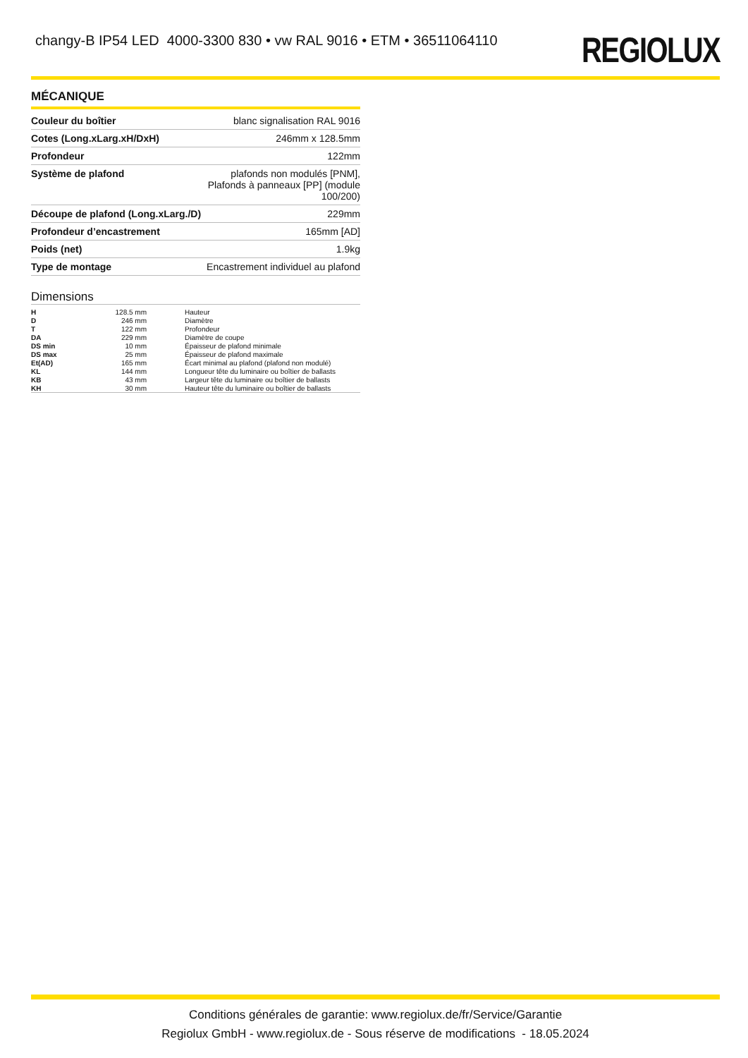changy-B IP54 LED 4000-3300 830 • vw RAL 9016 • ETM • 36511064110
REGIOLUX
MÉCANIQUE
| Couleur du boîtier | blanc signalisation RAL 9016 |
| Cotes (Long.xLarg.xH/DxH) | 246mm x 128.5mm |
| Profondeur | 122mm |
| Système de plafond | plafonds non modulés [PNM], Plafonds à panneaux [PP] (module 100/200) |
| Découpe de plafond (Long.xLarg./D) | 229mm |
| Profondeur d’encastrement | 165mm [AD] |
| Poids (net) | 1.9kg |
| Type de montage | Encastrement individuel au plafond |
Dimensions
| H | 128.5 mm | Hauteur |
| D | 246 mm | Diamètre |
| T | 122 mm | Profondeur |
| DA | 229 mm | Diamètre de coupe |
| DS min | 10 mm | Épaisseur de plafond minimale |
| DS max | 25 mm | Épaisseur de plafond maximale |
| Et(AD) | 165 mm | Écart minimal au plafond (plafond non modulé) |
| KL | 144 mm | Longueur tête du luminaire ou boîtier de ballasts |
| KB | 43 mm | Largeur tête du luminaire ou boîtier de ballasts |
| KH | 30 mm | Hauteur tête du luminaire ou boîtier de ballasts |
Conditions générales de garantie: www.regiolux.de/fr/Service/Garantie
Regiolux GmbH - www.regiolux.de - Sous réserve de modifications - 18.05.2024